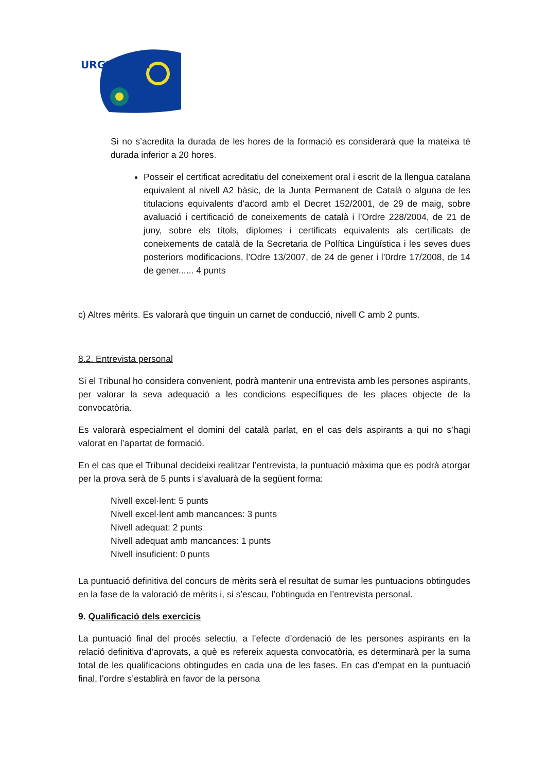URGELL NET
Si no s’acredita la durada de les hores de la formació es considerarà que la mateixa té durada inferior a 20 hores.
Posseir el certificat acreditatiu del coneixement oral i escrit de la llengua catalana equivalent al nivell A2 bàsic, de la Junta Permanent de Català o alguna de les titulacions equivalents d’acord amb el Decret 152/2001, de 29 de maig, sobre avaluació i certificació de coneixements de català i l’Ordre 228/2004, de 21 de juny, sobre els títols, diplomes i certificats equivalents als certificats de coneixements de català de la Secretaria de Política Lingüística i les seves dues posteriors modificacions, l’Odre 13/2007, de 24 de gener i l’0rdre 17/2008, de 14 de gener...... 4 punts
c) Altres mèrits. Es valorarà que tinguin un carnet de conducció, nivell C amb 2 punts.
8.2. Entrevista personal
Si el Tribunal ho considera convenient, podrà mantenir una entrevista amb les persones aspirants, per valorar la seva adequació a les condicions específiques de les places objecte de la convocatòria.
Es valorarà especialment el domini del català parlat, en el cas dels aspirants a qui no s’hagi valorat en l’apartat de formació.
En el cas que el Tribunal decideixi realitzar l’entrevista, la puntuació màxima que es podrà atorgar per la prova serà de 5 punts i s’avaluarà de la següent forma:
Nivell excel·lent: 5 punts
Nivell excel·lent amb mancances: 3 punts
Nivell adequat: 2 punts
Nivell adequat amb mancances: 1 punts
Nivell insuficient: 0 punts
La puntuació definitiva del concurs de mèrits serà el resultat de sumar les puntuacions obtingudes en la fase de la valoració de mèrits i, si s’escau, l’obtinguda en l’entrevista personal.
9. Qualificació dels exercicis
La puntuació final del procés selectiu, a l’efecte d’ordenació de les persones aspirants en la relació definitiva d’aprovats, a què es refereix aquesta convocatòria, es determinarà per la suma total de les qualificacions obtingudes en cada una de les fases. En cas d’empat en la puntuació final, l’ordre s’establirà en favor de la persona